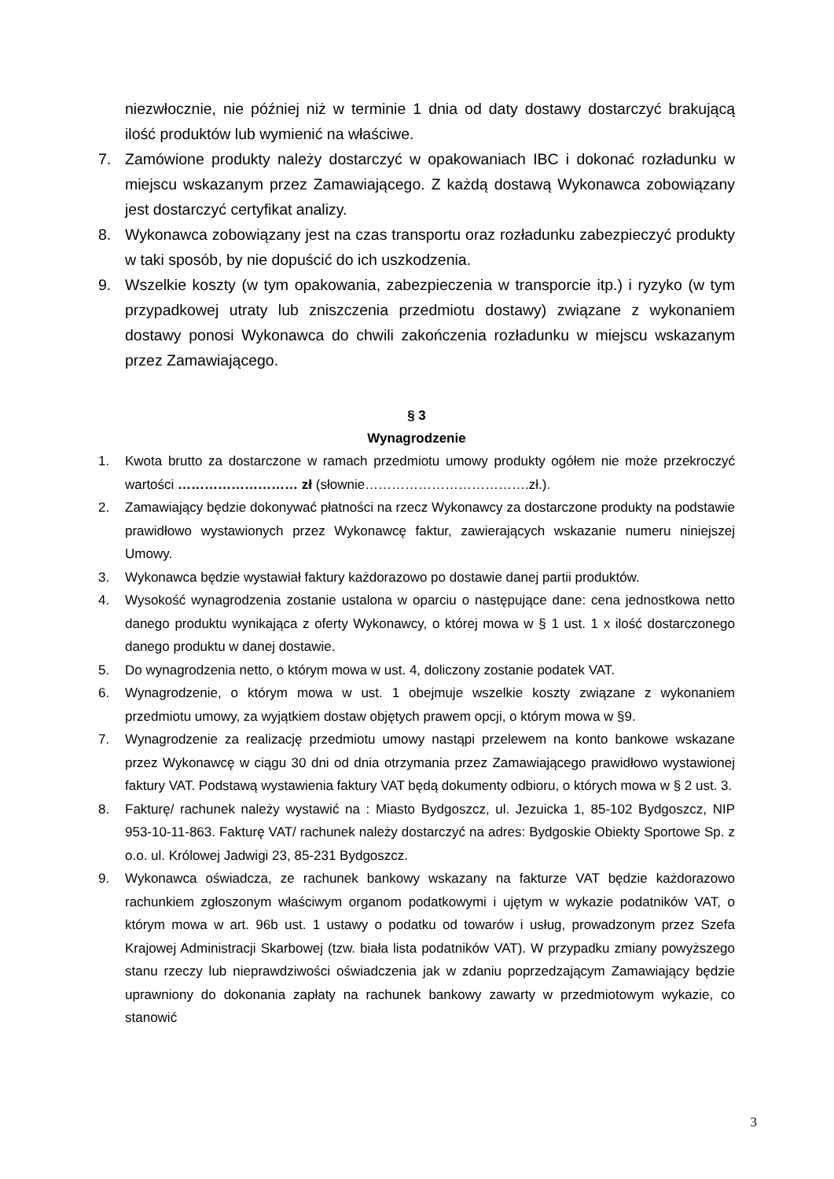niezwłocznie, nie później niż w terminie 1 dnia od daty dostawy dostarczyć brakującą ilość produktów lub wymienić na właściwe.
7. Zamówione produkty należy dostarczyć w opakowaniach IBC i dokonać rozładunku w miejscu wskazanym przez Zamawiającego. Z każdą dostawą Wykonawca zobowiązany jest dostarczyć certyfikat analizy.
8. Wykonawca zobowiązany jest na czas transportu oraz rozładunku zabezpieczyć produkty w taki sposób, by nie dopuścić do ich uszkodzenia.
9. Wszelkie koszty (w tym opakowania, zabezpieczenia w transporcie itp.) i ryzyko (w tym przypadkowej utraty lub zniszczenia przedmiotu dostawy) związane z wykonaniem dostawy ponosi Wykonawca do chwili zakończenia rozładunku w miejscu wskazanym przez Zamawiającego.
§ 3
Wynagrodzenie
1. Kwota brutto za dostarczone w ramach przedmiotu umowy produkty ogółem nie może przekroczyć wartości ……………………… zł (słownie……………………………….zł.).
2. Zamawiający będzie dokonywać płatności na rzecz Wykonawcy za dostarczone produkty na podstawie prawidłowo wystawionych przez Wykonawcę faktur, zawierających wskazanie numeru niniejszej Umowy.
3. Wykonawca będzie wystawiał faktury każdorazowo po dostawie danej partii produktów.
4. Wysokość wynagrodzenia zostanie ustalona w oparciu o następujące dane: cena jednostkowa netto danego produktu wynikająca z oferty Wykonawcy, o której mowa w § 1 ust. 1 x ilość dostarczonego danego produktu w danej dostawie.
5. Do wynagrodzenia netto, o którym mowa w ust. 4, doliczony zostanie podatek VAT.
6. Wynagrodzenie, o którym mowa w ust. 1 obejmuje wszelkie koszty związane z wykonaniem przedmiotu umowy, za wyjątkiem dostaw objętych prawem opcji, o którym mowa w §9.
7. Wynagrodzenie za realizację przedmiotu umowy nastąpi przelewem na konto bankowe wskazane przez Wykonawcę w ciągu 30 dni od dnia otrzymania przez Zamawiającego prawidłowo wystawionej faktury VAT. Podstawą wystawienia faktury VAT będą dokumenty odbioru, o których mowa w § 2 ust. 3.
8. Fakturę/ rachunek należy wystawić na : Miasto Bydgoszcz, ul. Jezuicka 1, 85-102 Bydgoszcz, NIP 953-10-11-863. Fakturę VAT/ rachunek należy dostarczyć na adres: Bydgoskie Obiekty Sportowe Sp. z o.o. ul. Królowej Jadwigi 23, 85-231 Bydgoszcz.
9. Wykonawca oświadcza, ze rachunek bankowy wskazany na fakturze VAT będzie każdorazowo rachunkiem zgłoszonym właściwym organom podatkowymi i ujętym w wykazie podatników VAT, o którym mowa w art. 96b ust. 1 ustawy o podatku od towarów i usług, prowadzonym przez Szefa Krajowej Administracji Skarbowej (tzw. biała lista podatników VAT). W przypadku zmiany powyższego stanu rzeczy lub nieprawdziwości oświadczenia jak w zdaniu poprzedzającym Zamawiający będzie uprawniony do dokonania zapłaty na rachunek bankowy zawarty w przedmiotowym wykazie, co stanowić
3